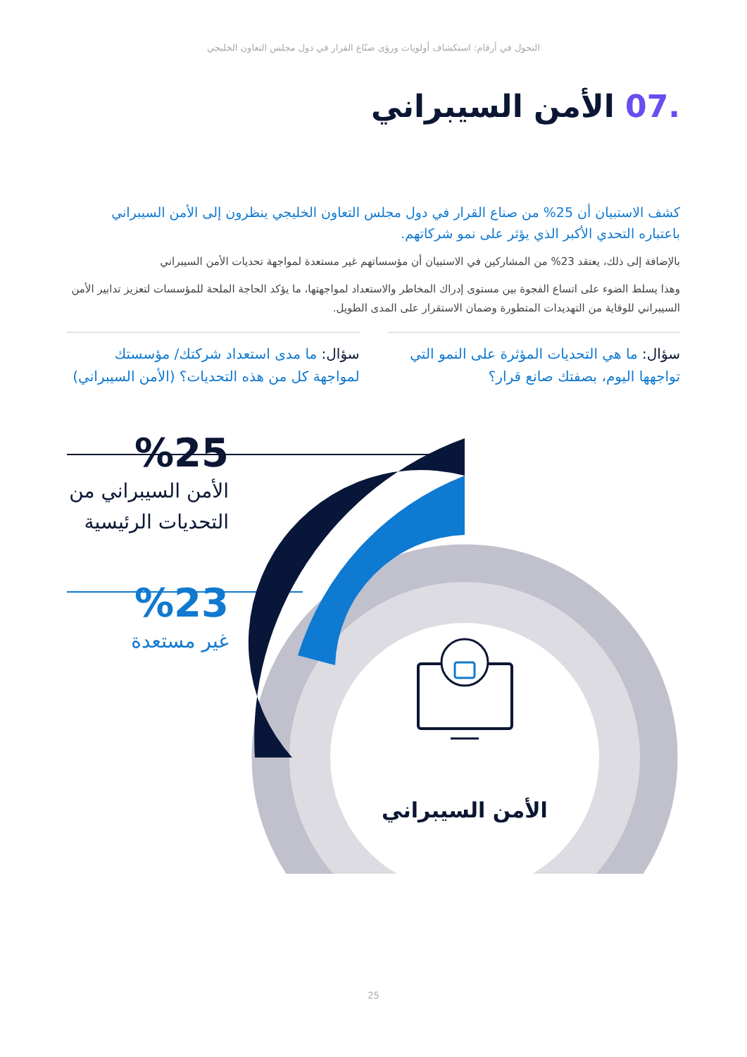التحول في أرقام: استكشاف أولويات ورؤى صنّاع القرار في دول مجلس التعاون الخليجي
.07 الأمن السيبراني
كشف الاستبيان أن 25% من صناع القرار في دول مجلس التعاون الخليجي ينظرون إلى الأمن السيبراني باعتباره التحدي الأكبر الذي يؤثر على نمو شركاتهم.
بالإضافة إلى ذلك، يعتقد 23% من المشاركين في الاستبيان أن مؤسساتهم غير مستعدة لمواجهة تحديات الأمن السيبراني
وهذا يسلط الضوء على اتساع الفجوة بين مستوى إدراك المخاطر والاستعداد لمواجهتها، ما يؤكد الحاجة الملحة للمؤسسات لتعزيز تدابير الأمن السيبراني للوقاية من التهديدات المتطورة وضمان الاستقرار على المدى الطويل.
سؤال: ما هي التحديات المؤثرة على النمو التي تواجهها اليوم، بصفتك صانع قرار؟
سؤال: ما مدى استعداد شركتك/ مؤسستك لمواجهة كل من هذه التحديات؟ (الأمن السيبراني)
الأمن السيبراني
%25
الأمن السيبراني من التحديات الرئيسية
%23
غير مستعدة
25